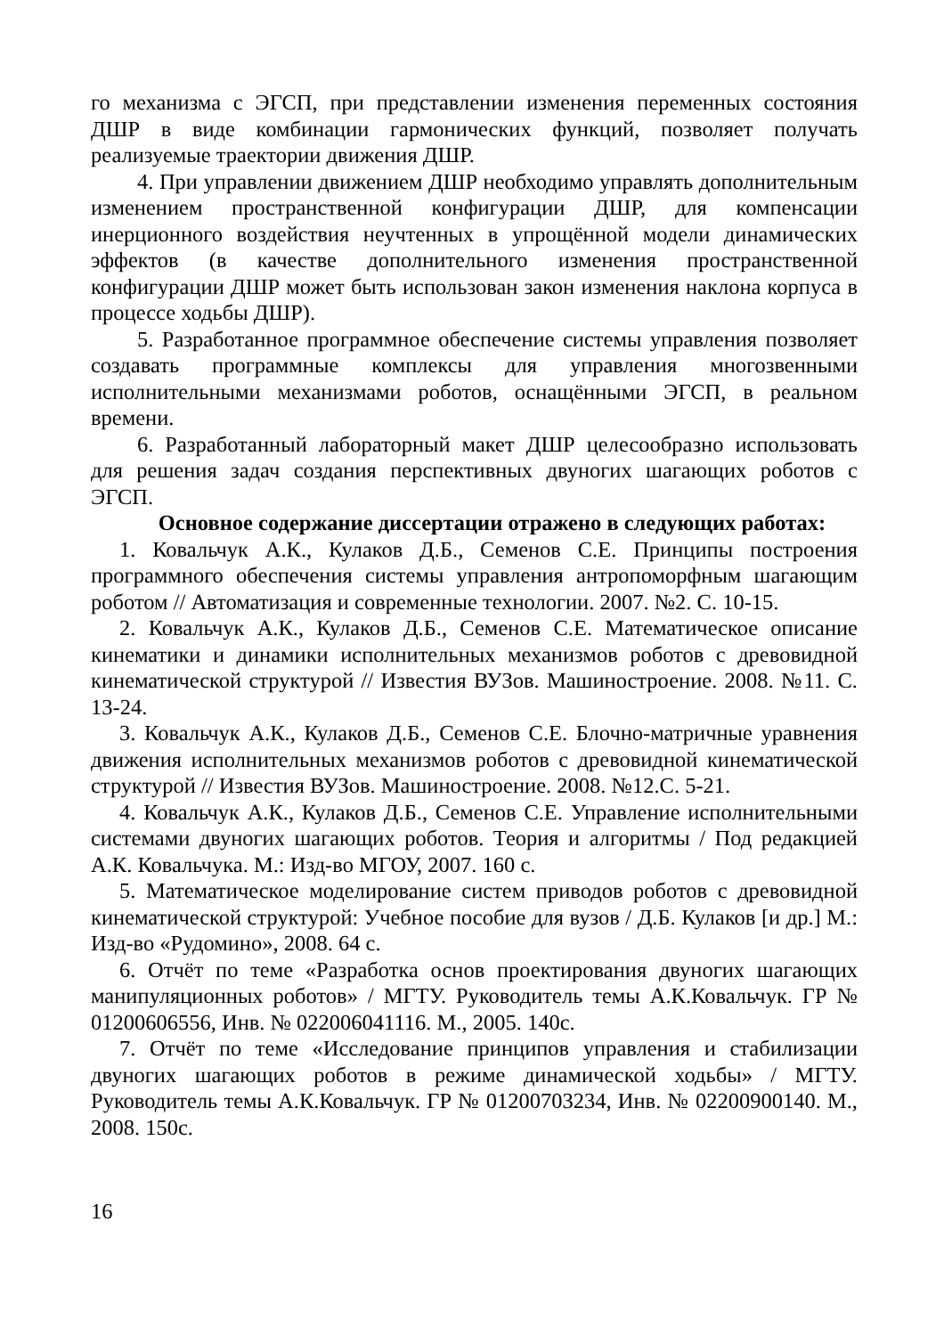го механизма с ЭГСП, при представлении изменения переменных состояния ДШР в виде комбинации гармонических функций, позволяет получать реализуемые траектории движения ДШР.
4. При управлении движением ДШР необходимо управлять дополнительным изменением пространственной конфигурации ДШР, для компенсации инерционного воздействия неучтенных в упрощённой модели динамических эффектов (в качестве дополнительного изменения пространственной конфигурации ДШР может быть использован закон изменения наклона корпуса в процессе ходьбы ДШР).
5. Разработанное программное обеспечение системы управления позволяет создавать программные комплексы для управления многозвенными исполнительными механизмами роботов, оснащёнными ЭГСП, в реальном времени.
6. Разработанный лабораторный макет ДШР целесообразно использовать для решения задач создания перспективных двуногих шагающих роботов с ЭГСП.
Основное содержание диссертации отражено в следующих работах:
1. Ковальчук А.К., Кулаков Д.Б., Семенов С.Е. Принципы построения программного обеспечения системы управления антропоморфным шагающим роботом // Автоматизация и современные технологии. 2007. №2. С. 10-15.
2. Ковальчук А.К., Кулаков Д.Б., Семенов С.Е. Математическое описание кинематики и динамики исполнительных механизмов роботов с древовидной кинематической структурой // Известия ВУЗов. Машиностроение. 2008. №11. С. 13-24.
3. Ковальчук А.К., Кулаков Д.Б., Семенов С.Е. Блочно-матричные уравнения движения исполнительных механизмов роботов с древовидной кинематической структурой // Известия ВУЗов. Машиностроение. 2008. №12.С. 5-21.
4. Ковальчук А.К., Кулаков Д.Б., Семенов С.Е. Управление исполнительными системами двуногих шагающих роботов. Теория и алгоритмы / Под редакцией А.К. Ковальчука. М.: Изд-во МГОУ, 2007. 160 с.
5. Математическое моделирование систем приводов роботов с древовидной кинематической структурой: Учебное пособие для вузов / Д.Б. Кулаков [и др.] М.: Изд-во «Рудомино», 2008. 64 с.
6. Отчёт по теме «Разработка основ проектирования двуногих шагающих манипуляционных роботов» / МГТУ. Руководитель темы А.К.Ковальчук. ГР № 01200606556, Инв. № 022006041116. М., 2005. 140с.
7. Отчёт по теме «Исследование принципов управления и стабилизации двуногих шагающих роботов в режиме динамической ходьбы» / МГТУ. Руководитель темы А.К.Ковальчук. ГР № 01200703234, Инв. № 02200900140. М., 2008. 150с.
16